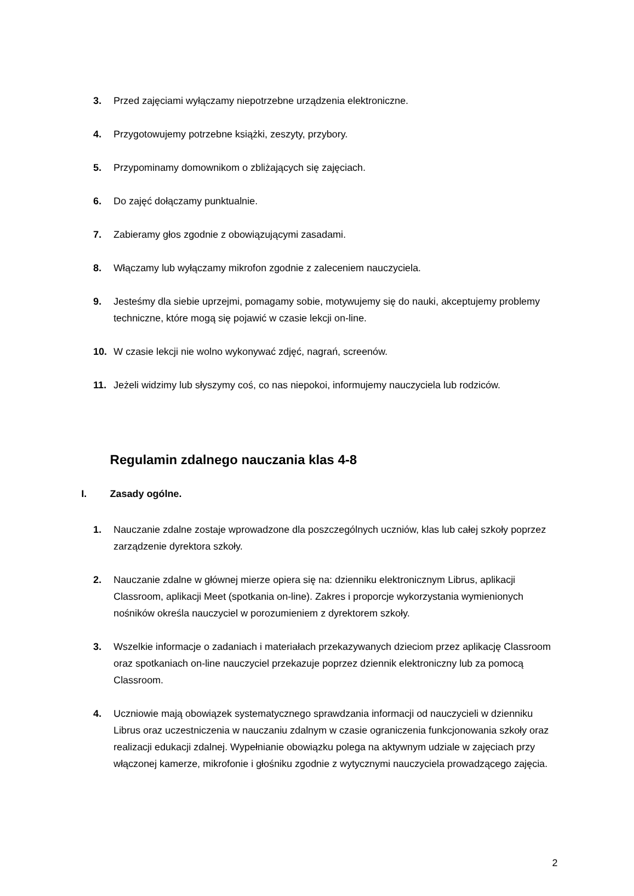3. Przed zajęciami wyłączamy niepotrzebne urządzenia elektroniczne.
4. Przygotowujemy potrzebne książki, zeszyty, przybory.
5. Przypominamy domownikom o zbliżających się zajęciach.
6. Do zajęć dołączamy punktualnie.
7. Zabieramy głos zgodnie z obowiązującymi zasadami.
8. Włączamy lub wyłączamy mikrofon zgodnie z zaleceniem nauczyciela.
9. Jesteśmy dla siebie uprzejmi, pomagamy sobie, motywujemy się do nauki, akceptujemy problemy techniczne, które mogą się pojawić w czasie lekcji on-line.
10. W czasie lekcji nie wolno wykonywać zdjęć, nagrań, screenów.
11. Jeżeli widzimy lub słyszymy coś, co nas niepokoi, informujemy nauczyciela lub rodziców.
Regulamin zdalnego nauczania klas 4-8
I. Zasady ogólne.
1. Nauczanie zdalne zostaje wprowadzone dla poszczególnych uczniów, klas lub całej szkoły poprzez zarządzenie dyrektora szkoły.
2. Nauczanie zdalne w głównej mierze opiera się na: dzienniku elektronicznym Librus, aplikacji Classroom, aplikacji Meet (spotkania on-line). Zakres i proporcje wykorzystania wymienionych nośników określa nauczyciel w porozumieniem z dyrektorem szkoły.
3. Wszelkie informacje o zadaniach i materiałach przekazywanych dzieciom przez aplikację Classroom oraz spotkaniach on-line nauczyciel przekazuje poprzez dziennik elektroniczny lub za pomocą Classroom.
4. Uczniowie mają obowiązek systematycznego sprawdzania informacji od nauczycieli w dzienniku Librus oraz uczestniczenia w nauczaniu zdalnym w czasie ograniczenia funkcjonowania szkoły oraz realizacji edukacji zdalnej. Wypełnianie obowiązku polega na aktywnym udziale w zajęciach przy włączonej kamerze, mikrofonie i głośniku zgodnie z wytycznymi nauczyciela prowadzącego zajęcia.
2